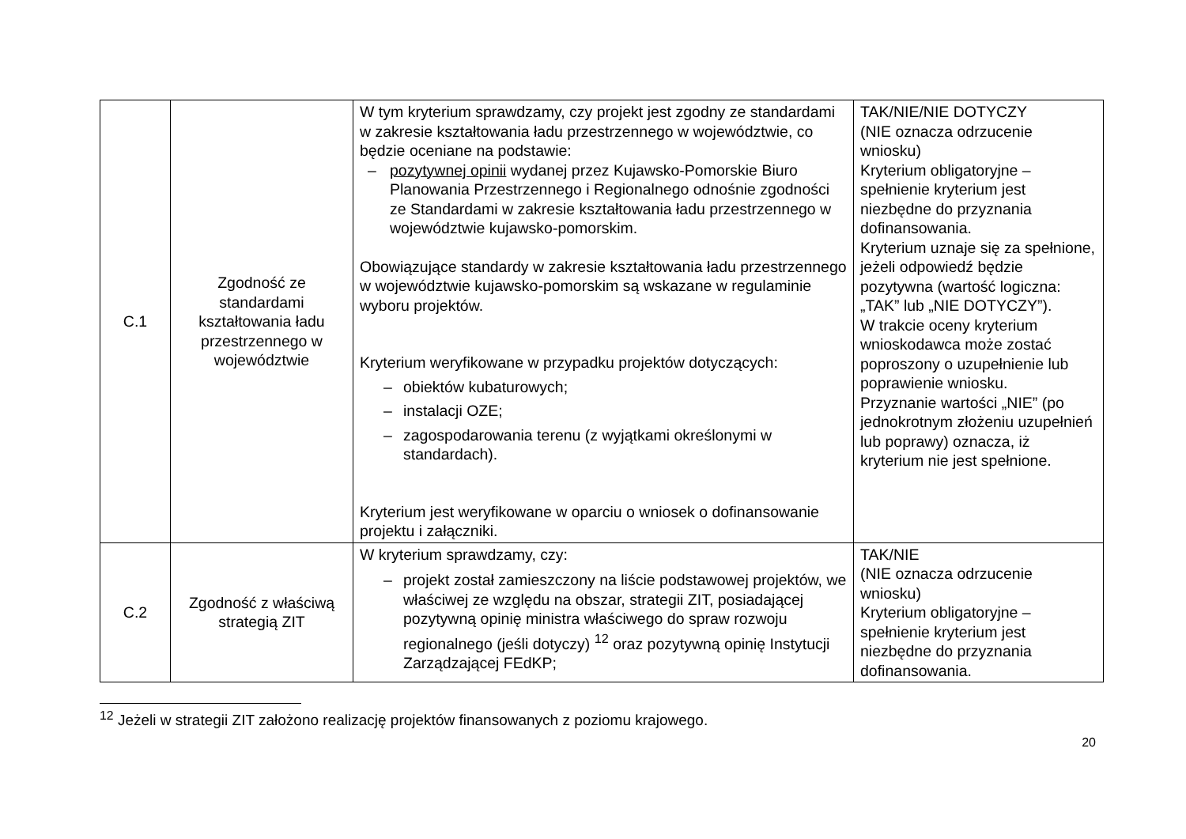| C.1 | Zgodność ze standardami kształtowania ładu przestrzennego w województwie | W tym kryterium sprawdzamy, czy projekt jest zgodny ze standardami w zakresie kształtowania ładu przestrzennego w województwie, co będzie oceniane na podstawie: – pozytywnej opinii wydanej przez Kujawsko-Pomorskie Biuro Planowania Przestrzennego i Regionalnego odnośnie zgodności ze Standardami w zakresie kształtowania ładu przestrzennego w województwie kujawsko-pomorskim. Obowiązujące standardy w zakresie kształtowania ładu przestrzennego w województwie kujawsko-pomorskim są wskazane w regulaminie wyboru projektów. Kryterium weryfikowane w przypadku projektów dotyczących: – obiektów kubaturowych; – instalacji OZE; – zagospodarowania terenu (z wyjątkami określonymi w standardach). Kryterium jest weryfikowane w oparciu o wniosek o dofinansowanie projektu i załączniki. | TAK/NIE/NIE DOTYCZY (NIE oznacza odrzucenie wniosku) Kryterium obligatoryjne – spełnienie kryterium jest niezbędne do przyznania dofinansowania. Kryterium uznaje się za spełnione, jeżeli odpowiedź będzie pozytywna (wartość logiczna: „TAK” lub „NIE DOTYCZY”). W trakcie oceny kryterium wnioskodawca może zostać poproszony o uzupełnienie lub poprawienie wniosku. Przyznanie wartości „NIE” (po jednokrotnym złożeniu uzupełnień lub poprawy) oznacza, iż kryterium nie jest spełnione. |
| C.2 | Zgodność z właściwą strategią ZIT | W kryterium sprawdzamy, czy: – projekt został zamieszczony na liście podstawowej projektów, we właściwej ze względu na obszar, strategii ZIT, posiadającej pozytywną opinię ministra właściwego do spraw rozwoju regionalnego (jeśli dotyczy) <sup>12</sup> oraz pozytywną opinię Instytucji Zarządzającej FEdKP; | TAK/NIE (NIE oznacza odrzucenie wniosku) Kryterium obligatoryjne – spełnienie kryterium jest niezbędne do przyznania dofinansowania. |
<sup>12</sup> Jeżeli w strategii ZIT założono realizację projektów finansowanych z poziomu krajowego.
20